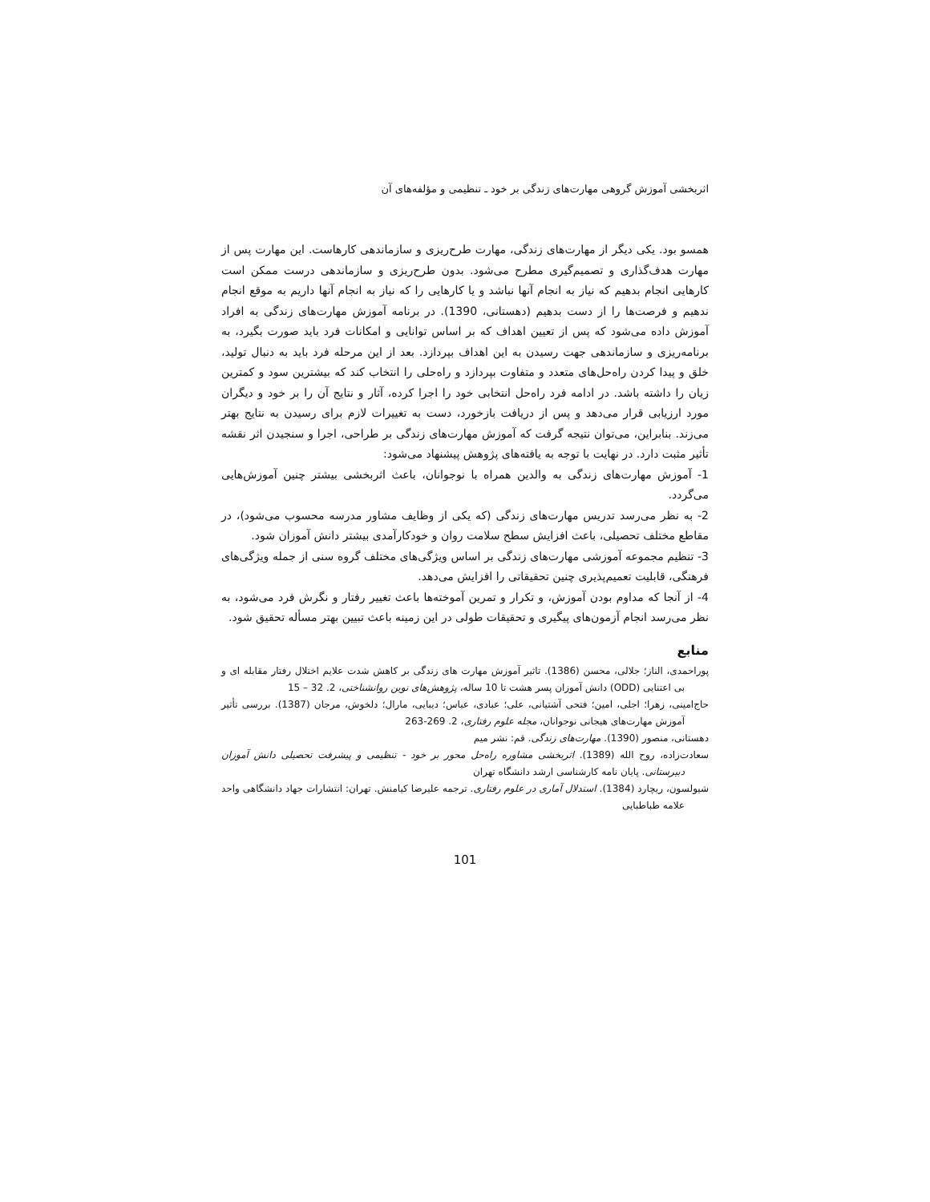اثربخشی آموزش گروهی مهارت‌های زندگی بر خود ـ تنظیمی و مؤلفه‌های آن
همسو بود. یکی دیگر از مهارت‌های زندگی، مهارت طرح‌ریزی و سازماندهی کارهاست. این مهارت پس از مهارت هدف‌گذاری و تصمیم‌گیری مطرح می‌شود. بدون طرح‌ریزی و سازماندهی درست ممکن است کارهایی انجام بدهیم که نیاز به انجام آنها نباشد و یا کارهایی را که نیاز به انجام آنها داریم به موقع انجام ندهیم و فرصت‌ها را از دست بدهیم (دهستانی، 1390). در برنامه آموزش مهارت‌های زندگی به افراد آموزش داده می‌شود که پس از تعیین اهداف که بر اساس توانایی و امکانات فرد باید صورت بگیرد، به برنامه‌ریزی و سازماندهی جهت رسیدن به این اهداف بپردازد. بعد از این مرحله فرد باید به دنبال تولید، خلق و پیدا کردن راه‌حل‌های متعدد و متفاوت بپردازد و راه‌حلی را انتخاب کند که بیشترین سود و کمترین زیان را داشته باشد. در ادامه فرد راه‌حل انتخابی خود را اجرا کرده، آثار و نتایج آن را بر خود و دیگران مورد ارزیابی قرار می‌دهد و پس از دریافت بازخورد، دست به تغییرات لازم برای رسیدن به نتایج بهتر می‌زند. بنابراین، می‌توان نتیجه گرفت که آموزش مهارت‌های زندگی بر طراحی، اجرا و سنجیدن اثر نقشه تأثیر مثبت دارد. در نهایت با توجه به یافته‌های پژوهش پیشنهاد می‌شود:
1- آموزش مهارت‌های زندگی به والدین همراه با نوجوانان، باعث اثربخشی بیشتر چنین آموزش‌هایی می‌گردد.
2- به نظر می‌رسد تدریس مهارت‌های زندگی (که یکی از وظایف مشاور مدرسه محسوب می‌شود)، در مقاطع مختلف تحصیلی، باعث افزایش سطح سلامت روان و خودکارآمدی بیشتر دانش آموزان شود.
3- تنظیم مجموعه آموزشی مهارت‌های زندگی بر اساس ویژگی‌های مختلف گروه سنی از جمله ویژگی‌های فرهنگی، قابلیت تعمیم‌پذیری چنین تحقیقاتی را افزایش می‌دهد.
4- از آنجا که مداوم بودن آموزش، و تکرار و تمرین آموخته‌ها باعث تغییر رفتار و نگرش فرد می‌شود، به نظر می‌رسد انجام آزمون‌های پیگیری و تحقیقات طولی در این زمینه باعث تبیین بهتر مسأله تحقیق شود.
منابع
پوراحمدی، الناز؛ جلالی، محسن (1386). تاثیر آموزش مهارت های زندگی بر کاهش شدت علایم اختلال رفتار مقابله ای و بی اعتنایی (ODD) دانش آموزان پسر هشت تا 10 ساله، پژوهش‌های نوین روانشناختی، 2. 32 – 15
حاج‌امینی، زهرا؛ اجلی، امین؛ فتحی آشتیانی، علی؛ عبادی، عباس؛ دیبایی، مارال؛ دلخوش، مرجان (1387). بررسی تأثیر آموزش مهارت‌های هیجانی نوجوانان، مجله علوم رفتاری، 2. 269-263
دهستانی، منصور (1390). مهارت‌های زندگی. قم: نشر میم
سعادت‌زاده، روح الله (1389). اثربخشی مشاوره راه‌حل محور بر خود - تنظیمی و پیشرفت تحصیلی دانش آموزان دبیرستانی. پایان نامه کارشناسی ارشد دانشگاه تهران
شیولسون، ریچارد (1384). استدلال آماری در علوم رفتاری. ترجمه علیرضا کیامنش. تهران: انتشارات جهاد دانشگاهی واحد علامه طباطبایی
101